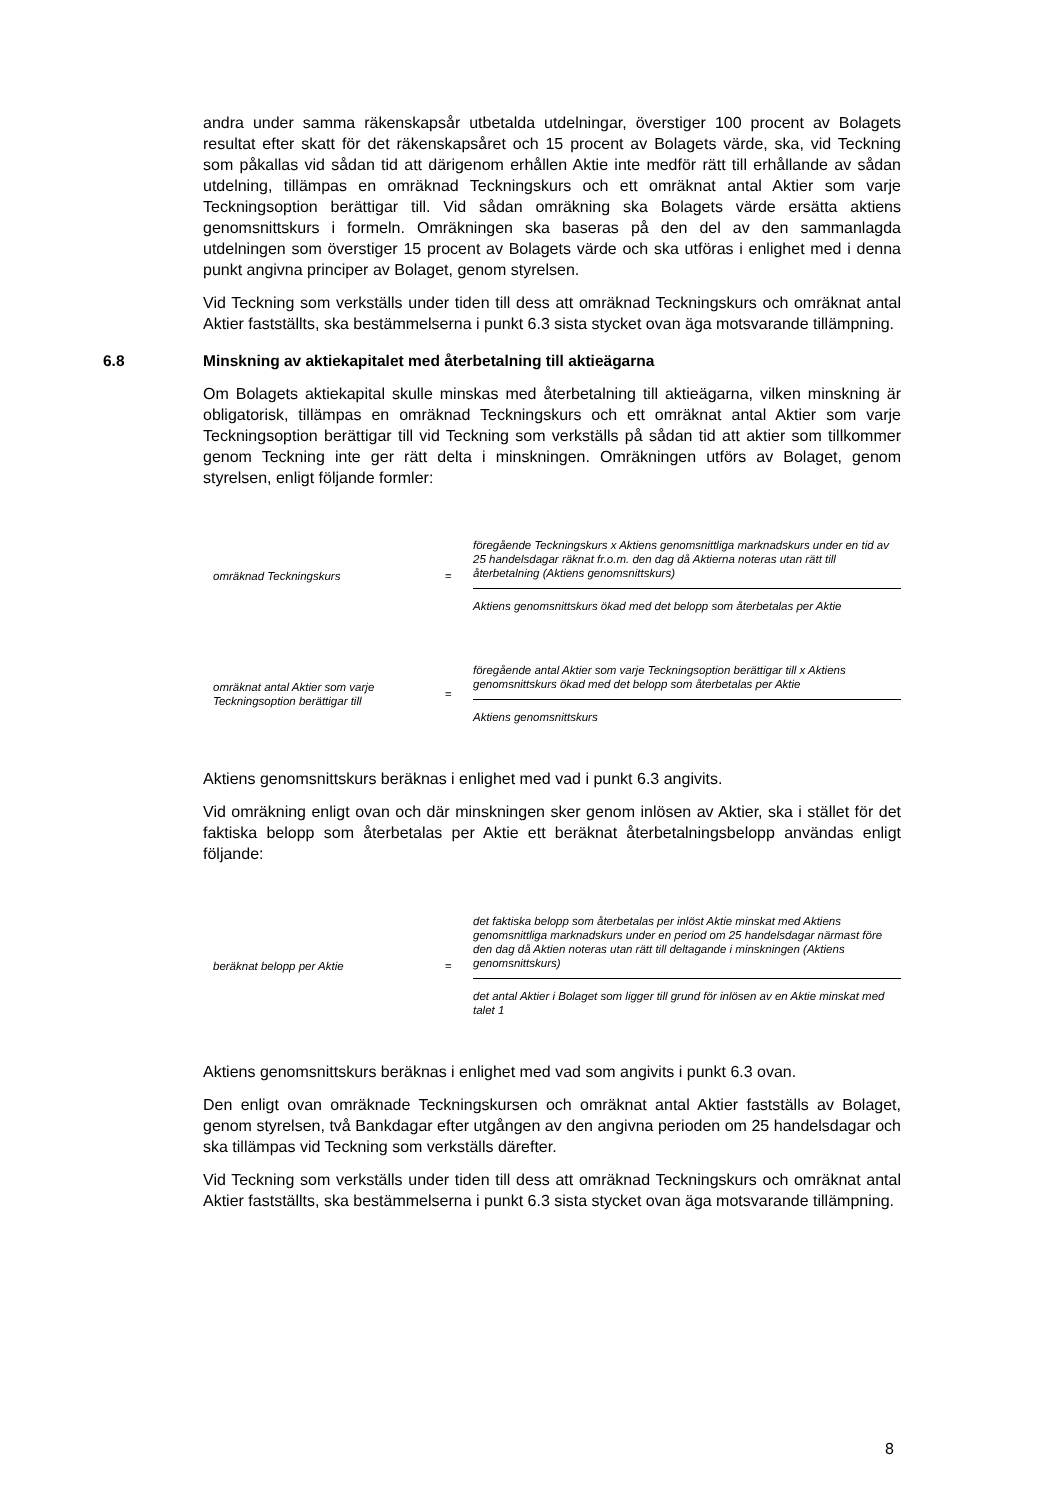andra under samma räkenskapsår utbetalda utdelningar, överstiger 100 procent av Bolagets resultat efter skatt för det räkenskapsåret och 15 procent av Bolagets värde, ska, vid Teckning som påkallas vid sådan tid att därigenom erhållen Aktie inte medför rätt till erhållande av sådan utdelning, tillämpas en omräknad Teckningskurs och ett omräknat antal Aktier som varje Teckningsoption berättigar till. Vid sådan omräkning ska Bolagets värde ersätta aktiens genomsnittskurs i formeln. Omräkningen ska baseras på den del av den sammanlagda utdelningen som överstiger 15 procent av Bolagets värde och ska utföras i enlighet med i denna punkt angivna principer av Bolaget, genom styrelsen.
Vid Teckning som verkställs under tiden till dess att omräknad Teckningskurs och omräknat antal Aktier fastställts, ska bestämmelserna i punkt 6.3 sista stycket ovan äga motsvarande tillämpning.
6.8 Minskning av aktiekapitalet med återbetalning till aktieägarna
Om Bolagets aktiekapital skulle minskas med återbetalning till aktieägarna, vilken minskning är obligatorisk, tillämpas en omräknad Teckningskurs och ett omräknat antal Aktier som varje Teckningsoption berättigar till vid Teckning som verkställs på sådan tid att aktier som tillkommer genom Teckning inte ger rätt delta i minskningen. Omräkningen utförs av Bolaget, genom styrelsen, enligt följande formler:
omräknad Teckningskurs =
föregående Teckningskurs x Aktiens genomsnittliga marknadskurs under en tid av 25 handelsdagar räknat fr.o.m. den dag då Aktierna noteras utan rätt till återbetalning (Aktiens genomsnittskurs)
Aktiens genomsnittskurs ökad med det belopp som återbetalas per Aktie
omräknat antal Aktier som varje Teckningsoption berättigar till
=
föregående antal Aktier som varje Teckningsoption berättigar till x Aktiens genomsnittskurs ökad med det belopp som återbetalas per Aktie
Aktiens genomsnittskurs
Aktiens genomsnittskurs beräknas i enlighet med vad i punkt 6.3 angivits.
Vid omräkning enligt ovan och där minskningen sker genom inlösen av Aktier, ska i stället för det faktiska belopp som återbetalas per Aktie ett beräknat återbetalningsbelopp användas enligt följande:
beräknat belopp per Aktie =
det faktiska belopp som återbetalas per inlöst Aktie minskat med Aktiens genomsnittliga marknadskurs under en period om 25 handelsdagar närmast före den dag då Aktien noteras utan rätt till deltagande i minskningen (Aktiens genomsnittskurs)
det antal Aktier i Bolaget som ligger till grund för inlösen av en Aktie minskat med talet 1
Aktiens genomsnittskurs beräknas i enlighet med vad som angivits i punkt 6.3 ovan.
Den enligt ovan omräknade Teckningskursen och omräknat antal Aktier fastställs av Bolaget, genom styrelsen, två Bankdagar efter utgången av den angivna perioden om 25 handelsdagar och ska tillämpas vid Teckning som verkställs därefter.
Vid Teckning som verkställs under tiden till dess att omräknad Teckningskurs och omräknat antal Aktier fastställts, ska bestämmelserna i punkt 6.3 sista stycket ovan äga motsvarande tillämpning.
8